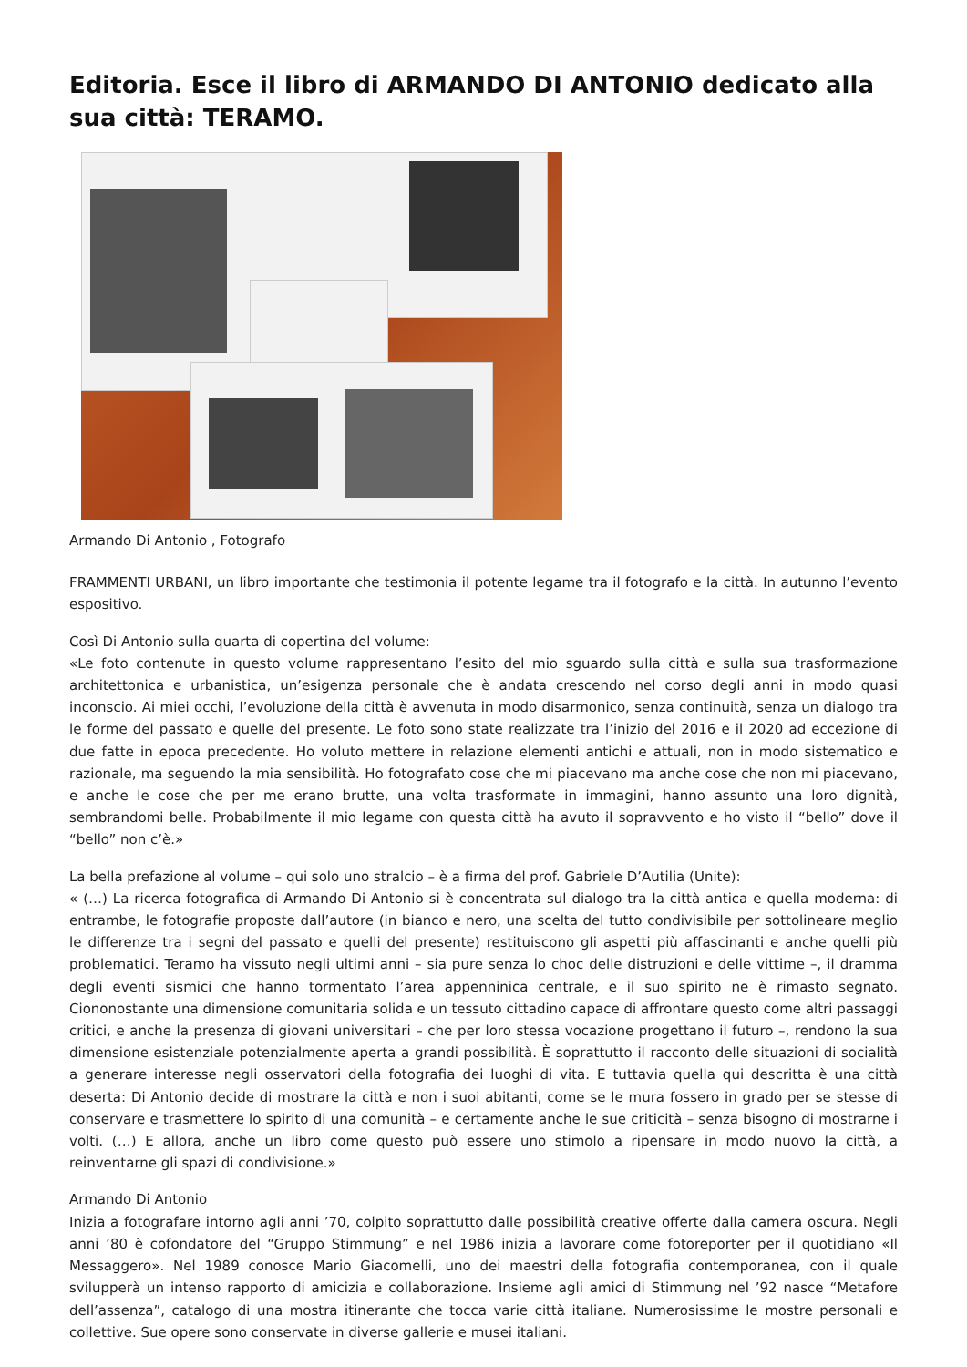Editoria. Esce il libro di ARMANDO DI ANTONIO dedicato alla sua città: TERAMO.
Armando Di Antonio , Fotografo
FRAMMENTI URBANI, un libro importante che testimonia il potente legame tra il fotografo e la città. In autunno l’evento espositivo.
Così Di Antonio sulla quarta di copertina del volume:
«Le foto contenute in questo volume rappresentano l’esito del mio sguardo sulla città e sulla sua trasformazione architettonica e urbanistica, un’esigenza personale che è andata crescendo nel corso degli anni in modo quasi inconscio. Ai miei occhi, l’evoluzione della città è avvenuta in modo disarmonico, senza continuità, senza un dialogo tra le forme del passato e quelle del presente. Le foto sono state realizzate tra l’inizio del 2016 e il 2020 ad eccezione di due fatte in epoca precedente. Ho voluto mettere in relazione elementi antichi e attuali, non in modo sistematico e razionale, ma seguendo la mia sensibilità. Ho fotografato cose che mi piacevano ma anche cose che non mi piacevano, e anche le cose che per me erano brutte, una volta trasformate in immagini, hanno assunto una loro dignità, sembrandomi belle. Probabilmente il mio legame con questa città ha avuto il sopravvento e ho visto il “bello” dove il “bello” non c’è.»
La bella prefazione al volume – qui solo uno stralcio – è a firma del prof. Gabriele D’Autilia (Unite):
« (…) La ricerca fotografica di Armando Di Antonio si è concentrata sul dialogo tra la città antica e quella moderna: di entrambe, le fotografie proposte dall’autore (in bianco e nero, una scelta del tutto condivisibile per sottolineare meglio le differenze tra i segni del passato e quelli del presente) restituiscono gli aspetti più affascinanti e anche quelli più problematici. Teramo ha vissuto negli ultimi anni – sia pure senza lo choc delle distruzioni e delle vittime –, il dramma degli eventi sismici che hanno tormentato l’area appenninica centrale, e il suo spirito ne è rimasto segnato. Ciononostante una dimensione comunitaria solida e un tessuto cittadino capace di affrontare questo come altri passaggi critici, e anche la presenza di giovani universitari – che per loro stessa vocazione progettano il futuro –, rendono la sua dimensione esistenziale potenzialmente aperta a grandi possibilità. È soprattutto il racconto delle situazioni di socialità a generare interesse negli osservatori della fotografia dei luoghi di vita. E tuttavia quella qui descritta è una città deserta: Di Antonio decide di mostrare la città e non i suoi abitanti, come se le mura fossero in grado per se stesse di conservare e trasmettere lo spirito di una comunità – e certamente anche le sue criticità – senza bisogno di mostrarne i volti. (…) E allora, anche un libro come questo può essere uno stimolo a ripensare in modo nuovo la città, a reinventarne gli spazi di condivisione.»
Armando Di Antonio
Inizia a fotografare intorno agli anni ’70, colpito soprattutto dalle possibilità creative offerte dalla camera oscura. Negli anni ’80 è cofondatore del “Gruppo Stimmung” e nel 1986 inizia a lavorare come fotoreporter per il quotidiano «Il Messaggero». Nel 1989 conosce Mario Giacomelli, uno dei maestri della fotografia contemporanea, con il quale svilupperà un intenso rapporto di amicizia e collaborazione. Insieme agli amici di Stimmung nel ’92 nasce “Metafore dell’assenza”, catalogo di una mostra itinerante che tocca varie città italiane. Numerosissime le mostre personali e collettive. Sue opere sono conservate in diverse gallerie e musei italiani.